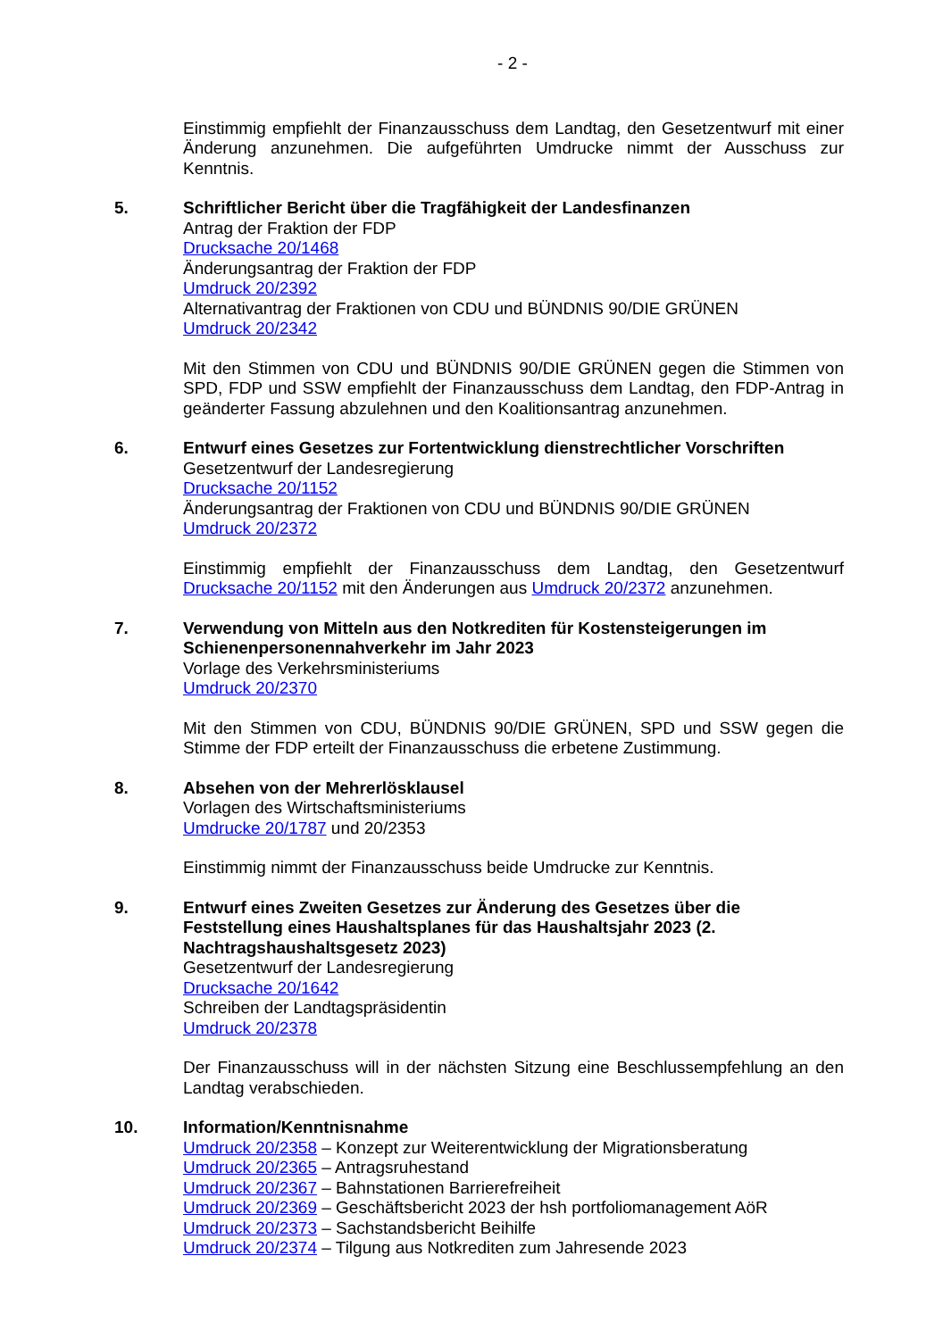- 2 -
Einstimmig empfiehlt der Finanzausschuss dem Landtag, den Gesetzentwurf mit einer Änderung anzunehmen. Die aufgeführten Umdrucke nimmt der Ausschuss zur Kenntnis.
5. Schriftlicher Bericht über die Tragfähigkeit der Landesfinanzen
Antrag der Fraktion der FDP
Drucksache 20/1468
Änderungsantrag der Fraktion der FDP
Umdruck 20/2392
Alternativantrag der Fraktionen von CDU und BÜNDNIS 90/DIE GRÜNEN
Umdruck 20/2342
Mit den Stimmen von CDU und BÜNDNIS 90/DIE GRÜNEN gegen die Stimmen von SPD, FDP und SSW empfiehlt der Finanzausschuss dem Landtag, den FDP-Antrag in geänderter Fassung abzulehnen und den Koalitionsantrag anzunehmen.
6. Entwurf eines Gesetzes zur Fortentwicklung dienstrechtlicher Vorschriften
Gesetzentwurf der Landesregierung
Drucksache 20/1152
Änderungsantrag der Fraktionen von CDU und BÜNDNIS 90/DIE GRÜNEN
Umdruck 20/2372
Einstimmig empfiehlt der Finanzausschuss dem Landtag, den Gesetzentwurf Drucksache 20/1152 mit den Änderungen aus Umdruck 20/2372 anzunehmen.
7. Verwendung von Mitteln aus den Notkrediten für Kostensteigerungen im Schienenpersonennahverkehr im Jahr 2023
Vorlage des Verkehrsministeriums
Umdruck 20/2370
Mit den Stimmen von CDU, BÜNDNIS 90/DIE GRÜNEN, SPD und SSW gegen die Stimme der FDP erteilt der Finanzausschuss die erbetene Zustimmung.
8. Absehen von der Mehrerlösklausel
Vorlagen des Wirtschaftsministeriums
Umdrucke 20/1787 und 20/2353
Einstimmig nimmt der Finanzausschuss beide Umdrucke zur Kenntnis.
9. Entwurf eines Zweiten Gesetzes zur Änderung des Gesetzes über die Feststellung eines Haushaltsplanes für das Haushaltsjahr 2023 (2. Nachtragshaushaltsgesetz 2023)
Gesetzentwurf der Landesregierung
Drucksache 20/1642
Schreiben der Landtagspräsidentin
Umdruck 20/2378
Der Finanzausschuss will in der nächsten Sitzung eine Beschlussempfehlung an den Landtag verabschieden.
10. Information/Kenntnisnahme
Umdruck 20/2358 – Konzept zur Weiterentwicklung der Migrationsberatung
Umdruck 20/2365 – Antragsruhestand
Umdruck 20/2367 – Bahnstationen Barrierefreiheit
Umdruck 20/2369 – Geschäftsbericht 2023 der hsh portfoliomanagement AöR
Umdruck 20/2373 – Sachstandsbericht Beihilfe
Umdruck 20/2374 – Tilgung aus Notkrediten zum Jahresende 2023